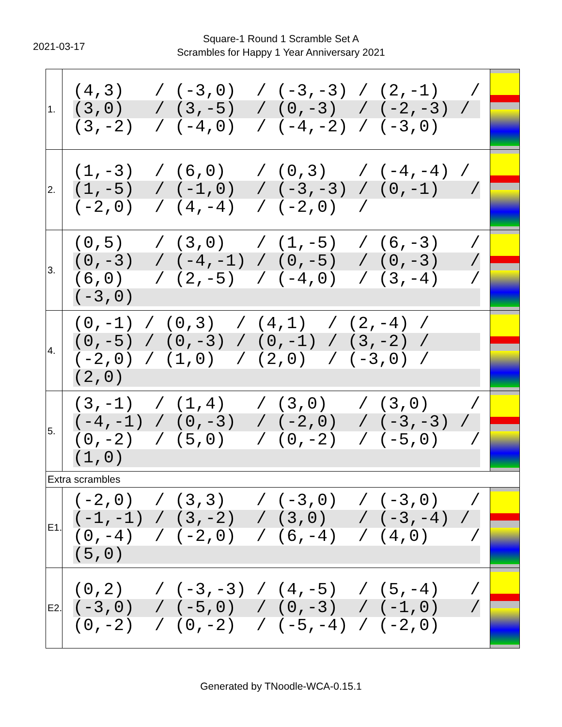2021-03-17
Square-1 Round 1 Scramble Set A
Scrambles for Happy 1 Year Anniversary 2021
| 1. | (4,3) / (-3,0) / (-3,-3) / (2,-1) / (3,0) / (3,-5) / (0,-3) / (-2,-3) / (3,-2) / (-4,0) / (-4,-2) / (-3,0) | |
| 2. | (1,-3) / (6,0) / (0,3) / (-4,-4) / (1,-5) / (-1,0) / (-3,-3) / (0,-1) / (-2,0) / (4,-4) / (-2,0) / | |
| 3. | (0,5) / (3,0) / (1,-5) / (6,-3) / (0,-3) / (-4,-1) / (0,-5) / (0,-3) / (6,0) / (2,-5) / (-4,0) / (3,-4) / (-3,0) | |
| 4. | (0,-1) / (0,3) / (4,1) / (2,-4) / (0,-5) / (0,-3) / (0,-1) / (3,-2) / (-2,0) / (1,0) / (2,0) / (-3,0) / (2,0) | |
| 5. | (3,-1) / (1,4) / (3,0) / (3,0) / (-4,-1) / (0,-3) / (-2,0) / (-3,-3) / (0,-2) / (5,0) / (0,-2) / (-5,0) / (1,0) | |
| Extra scrambles | | |
| E1. | (-2,0) / (3,3) / (-3,0) / (-3,0) / (-1,-1) / (3,-2) / (3,0) / (-3,-4) / (0,-4) / (-2,0) / (6,-4) / (4,0) / (5,0) | |
| E2. | (0,2) / (-3,-3) / (4,-5) / (5,-4) / (-3,0) / (-5,0) / (0,-3) / (-1,0) / (0,-2) / (0,-2) / (-5,-4) / (-2,0) | |
Generated by TNoodle-WCA-0.15.1